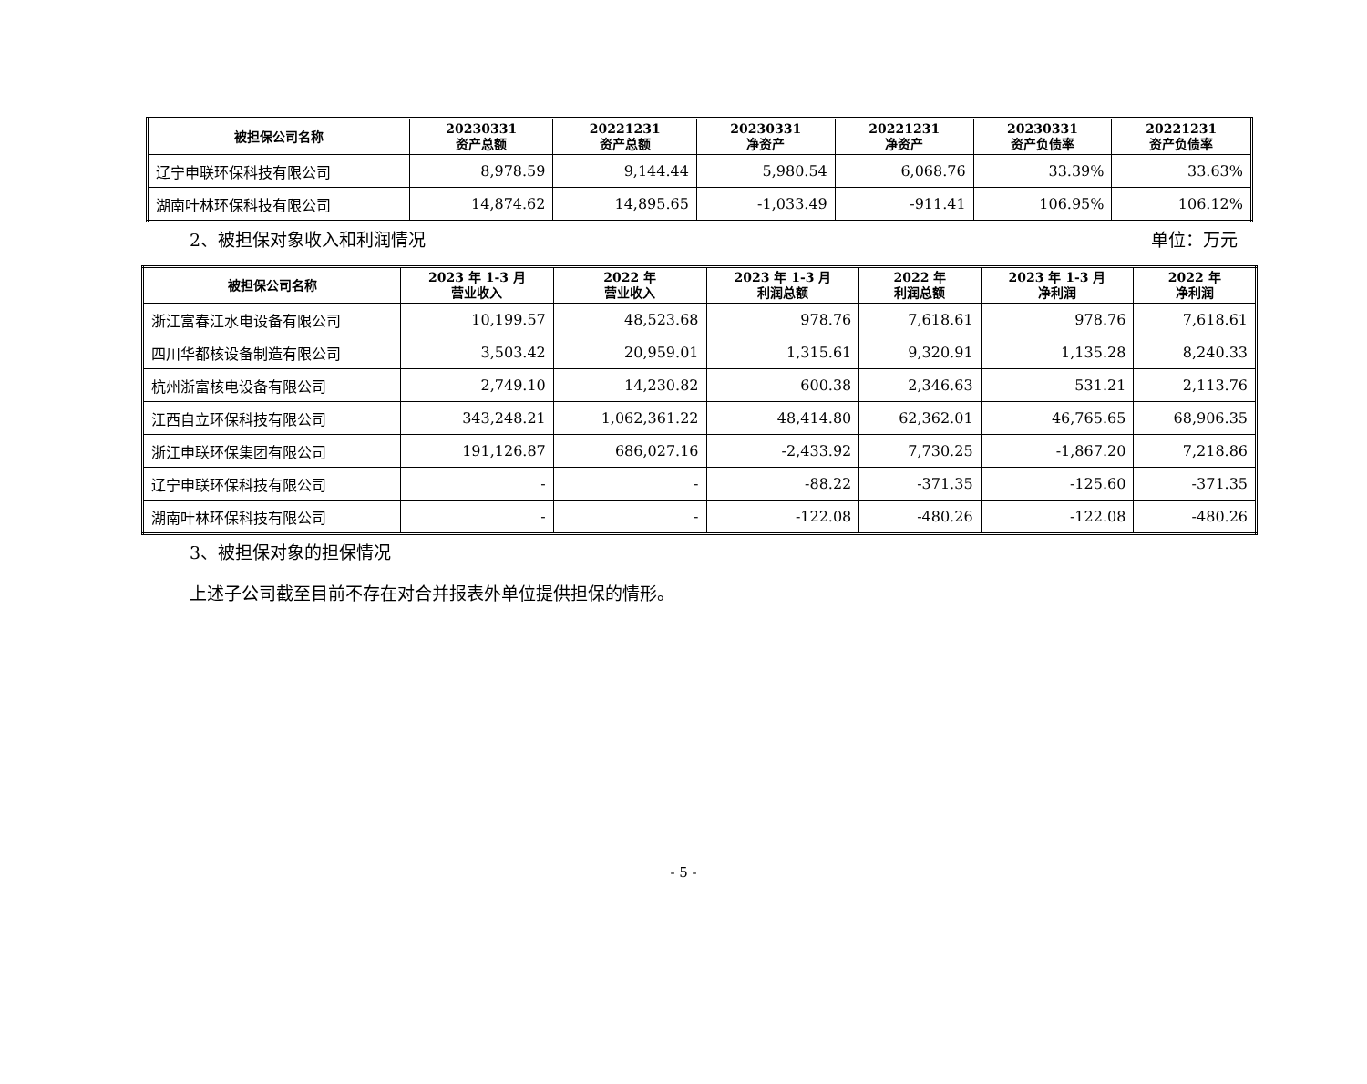| 被担保公司名称 | 20230331 资产总额 | 20221231 资产总额 | 20230331 净资产 | 20221231 净资产 | 20230331 资产负债率 | 20221231 资产负债率 |
| --- | --- | --- | --- | --- | --- | --- |
| 辽宁申联环保科技有限公司 | 8,978.59 | 9,144.44 | 5,980.54 | 6,068.76 | 33.39% | 33.63% |
| 湖南叶林环保科技有限公司 | 14,874.62 | 14,895.65 | -1,033.49 | -911.41 | 106.95% | 106.12% |
2、被担保对象收入和利润情况 单位：万元
| 被担保公司名称 | 2023 年 1-3 月 营业收入 | 2022 年 营业收入 | 2023 年 1-3 月 利润总额 | 2022 年 利润总额 | 2023 年 1-3 月 净利润 | 2022 年 净利润 |
| --- | --- | --- | --- | --- | --- | --- |
| 浙江富春江水电设备有限公司 | 10,199.57 | 48,523.68 | 978.76 | 7,618.61 | 978.76 | 7,618.61 |
| 四川华都核设备制造有限公司 | 3,503.42 | 20,959.01 | 1,315.61 | 9,320.91 | 1,135.28 | 8,240.33 |
| 杭州浙富核电设备有限公司 | 2,749.10 | 14,230.82 | 600.38 | 2,346.63 | 531.21 | 2,113.76 |
| 江西自立环保科技有限公司 | 343,248.21 | 1,062,361.22 | 48,414.80 | 62,362.01 | 46,765.65 | 68,906.35 |
| 浙江申联环保集团有限公司 | 191,126.87 | 686,027.16 | -2,433.92 | 7,730.25 | -1,867.20 | 7,218.86 |
| 辽宁申联环保科技有限公司 | - | - | -88.22 | -371.35 | -125.60 | -371.35 |
| 湖南叶林环保科技有限公司 | - | - | -122.08 | -480.26 | -122.08 | -480.26 |
3、被担保对象的担保情况
上述子公司截至目前不存在对合并报表外单位提供担保的情形。
- 5 -